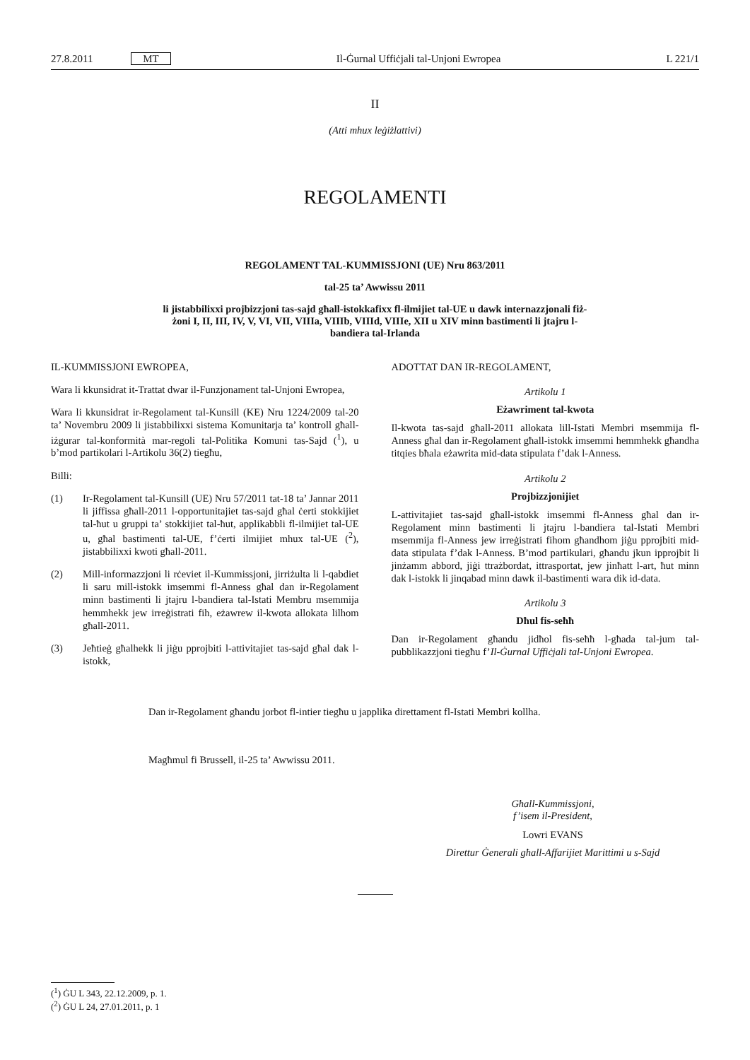27.8.2011 MT Il-Ġurnal Uffiċjali tal-Unjoni Ewropea L 221/1
II
(Atti mhux leġiżlattivi)
REGOLAMENTI
REGOLAMENT TAL-KUMMISSJONI (UE) Nru 863/2011
tal-25 ta’ Awwissu 2011
li jistabbilixxi projbizzjoni tas-sajd għall-istokkafixx fl-ilmijiet tal-UE u dawk internazzjonali fiż-żoni I, II, III, IV, V, VI, VII, VIIIa, VIIIb, VIIId, VIIIe, XII u XIV minn bastimenti li jtajru l-bandiera tal-Irlanda
IL-KUMMISSJONI EWROPEA,
Wara li kkunsidrat it-Trattat dwar il-Funzjonament tal-Unjoni Ewropea,
Wara li kkunsidrat ir-Regolament tal-Kunsill (KE) Nru 1224/2009 tal-20 ta’ Novembru 2009 li jistabbilixxi sistema Komunitarja ta’ kontroll għall-iżgurar tal-konformità mar-regoli tal-Politika Komuni tas-Sajd (<sup>1</sup>), u b’mod partikolari l-Artikolu 36(2) tiegħu,
Billi:
(1) Ir-Regolament tal-Kunsill (UE) Nru 57/2011 tat-18 ta’ Jannar 2011 li jiffissa għall-2011 l-opportunitajiet tas-sajd għal ċerti stokkijiet tal-ħut u gruppi ta’ stokkijiet tal-ħut, applikabbli fl-ilmijiet tal-UE u, għal bastimenti tal-UE, f’ċerti ilmijiet mhux tal-UE (<sup>2</sup>), jistabbilixxi kwoti għall-2011.
(2) Mill-informazzjoni li rċeviet il-Kummissjoni, jirriżulta li l-qabdiet li saru mill-istokk imsemmi fl-Anness għal dan ir-Regolament minn bastimenti li jtajru l-bandiera tal-Istati Membru msemmija hemmhekk jew irreġistrati fih, eżawrew il-kwota allokata lilhom għall-2011.
(3) Jeħtieġ għalhekk li jiġu pprojbiti l-attivitajiet tas-sajd għal dak l-istokk,
ADOTTAT DAN IR-REGOLAMENT,
Artikolu 1
Eżawriment tal-kwota
Il-kwota tas-sajd għall-2011 allokata lill-Istati Membri msemmija fl-Anness għal dan ir-Regolament għall-istokk imsemmi hemmhekk għandha titqies bħala eżawrita mid-data stipulata f’dak l-Anness.
Artikolu 2
Projbizzjonijiet
L-attivitajiet tas-sajd għall-istokk imsemmi fl-Anness għal dan ir-Regolament minn bastimenti li jtajru l-bandiera tal-Istati Membri msemmija fl-Anness jew irreġistrati fihom għandhom jiġu pprojbiti mid-data stipulata f’dak l-Anness. B’mod partikulari, għandu jkun ipprojbit li jinżamm abbord, jiġi ttrażbordat, ittrasportat, jew jinħatt l-art, ħut minn dak l-istokk li jinqabad minn dawk il-bastimenti wara dik id-data.
Artikolu 3
Dħul fis-seħħ
Dan ir-Regolament għandu jidħol fis-seħħ l-għada tal-jum tal-pubblikazzjoni tiegħu f’Il-Ġurnal Uffiċjali tal-Unjoni Ewropea.
Dan ir-Regolament għandu jorbot fl-intier tiegħu u japplika direttament fl-Istati Membri kollha.
Magħmul fi Brussell, il-25 ta’ Awwissu 2011.
Għall-Kummissjoni,
f’isem il-President,
Lowri EVANS
Direttur Ġenerali għall-Affarijiet Marittimi u s-Sajd
(<sup>1</sup>) ĠU L 343, 22.12.2009, p. 1.
(<sup>2</sup>) ĠU L 24, 27.01.2011, p. 1